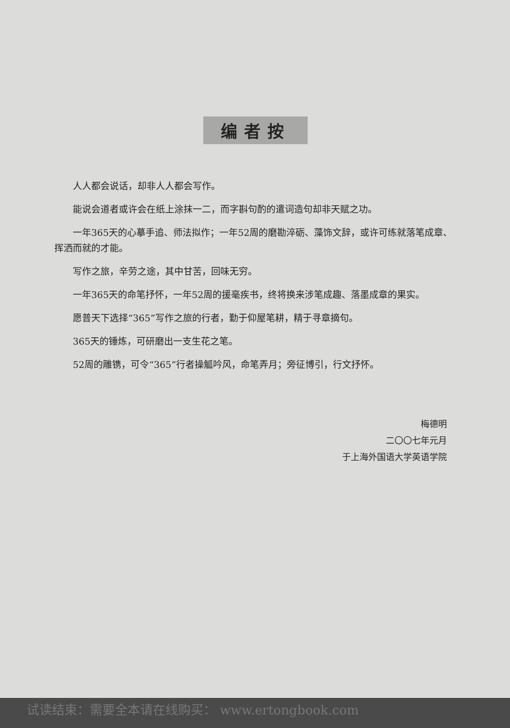编者按
人人都会说话，却非人人都会写作。
能说会道者或许会在纸上涂抹一二，而字斟句酌的遣词造句却非天赋之功。
一年365天的心摹手追、师法拟作；一年52周的磨勘淬砺、藻饰文辞，或许可练就落笔成章、挥洒而就的才能。
写作之旅，辛劳之途，其中甘苦，回味无穷。
一年365天的命笔抒怀，一年52周的援毫疾书，终将换来涉笔成趣、落墨成章的果实。
愿普天下选择“365”写作之旅的行者，勤于仰屋笔耕，精于寻章摘句。
365天的锤炼，可研磨出一支生花之笔。
52周的雕镌，可令“365”行者操觚吟风，命笔弄月；旁征博引，行文抒怀。
梅德明
二〇〇七年元月
于上海外国语大学英语学院
试读结束：需要全本请在线购买： www.ertongbook.com